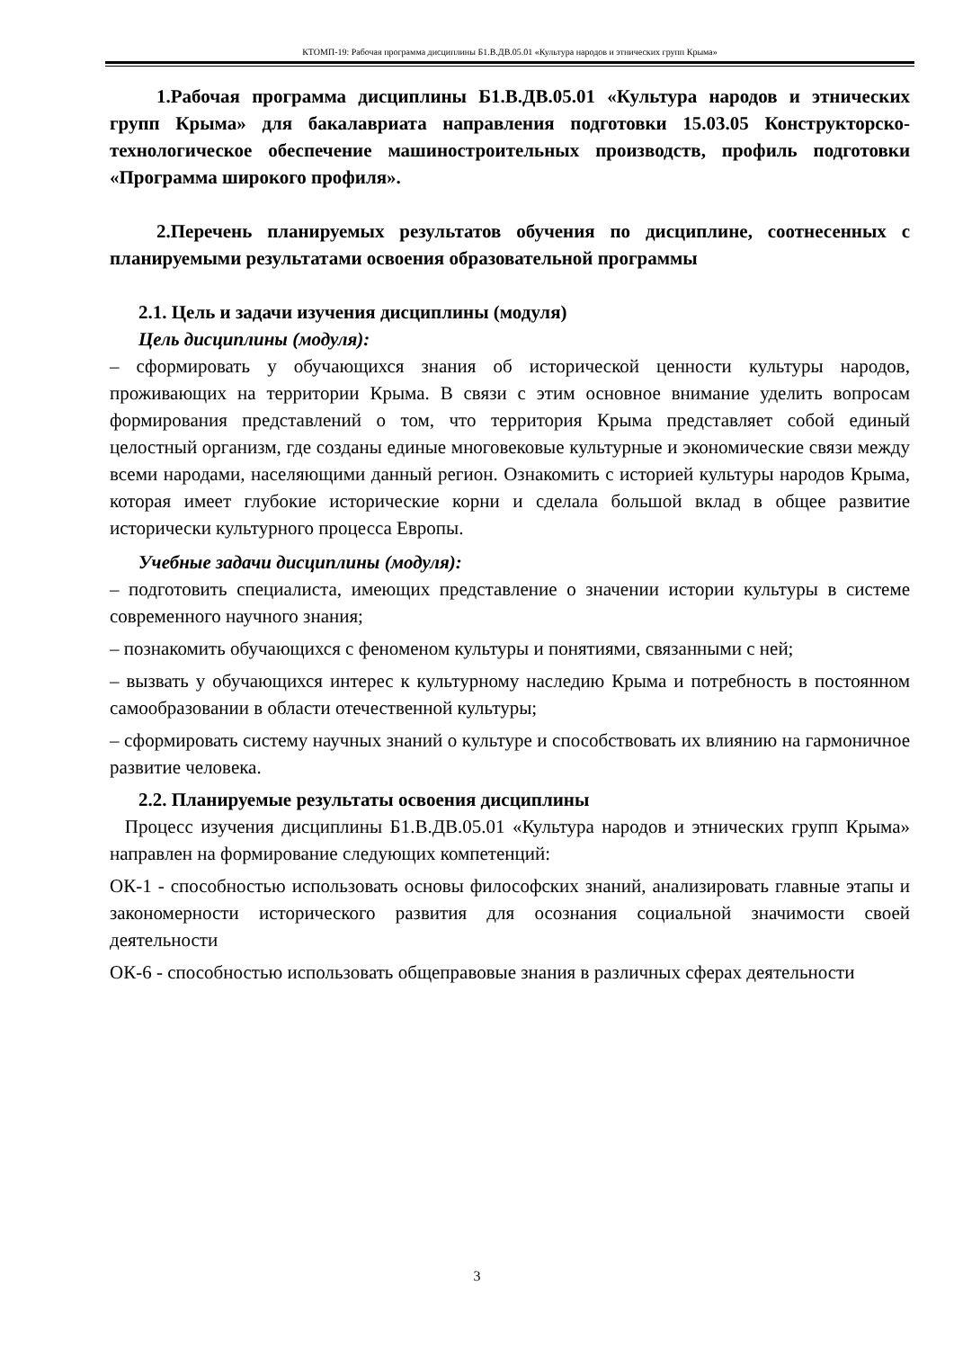КТОМП-19: Рабочая программа дисциплины Б1.В.ДВ.05.01 «Культура народов и этнических групп Крыма»
1.Рабочая программа дисциплины Б1.В.ДВ.05.01 «Культура народов и этнических групп Крыма» для бакалавриата направления подготовки 15.03.05 Конструкторско-технологическое обеспечение машиностроительных производств, профиль подготовки «Программа широкого профиля».
2.Перечень планируемых результатов обучения по дисциплине, соотнесенных с планируемыми результатами освоения образовательной программы
2.1. Цель и задачи изучения дисциплины (модуля)
Цель дисциплины (модуля):
– сформировать у обучающихся знания об исторической ценности культуры народов, проживающих на территории Крыма. В связи с этим основное внимание уделить вопросам формирования представлений о том, что территория Крыма представляет собой единый целостный организм, где созданы единые многовековые культурные и экономические связи между всеми народами, населяющими данный регион. Ознакомить с историей культуры народов Крыма, которая имеет глубокие исторические корни и сделала большой вклад в общее развитие исторически культурного процесса Европы.
Учебные задачи дисциплины (модуля):
– подготовить специалиста, имеющих представление о значении истории культуры в системе современного научного знания;
– познакомить обучающихся с феноменом культуры и понятиями, связанными с ней;
– вызвать у обучающихся интерес к культурному наследию Крыма и потребность в постоянном самообразовании в области отечественной культуры;
– сформировать систему научных знаний о культуре и способствовать их влиянию на гармоничное развитие человека.
2.2. Планируемые результаты освоения дисциплины
Процесс изучения дисциплины Б1.В.ДВ.05.01 «Культура народов и этнических групп Крыма» направлен на формирование следующих компетенций:
ОК-1 - способностью использовать основы философских знаний, анализировать главные этапы и закономерности исторического развития для осознания социальной значимости своей деятельности
ОК-6 - способностью использовать общеправовые знания в различных сферах деятельности
3